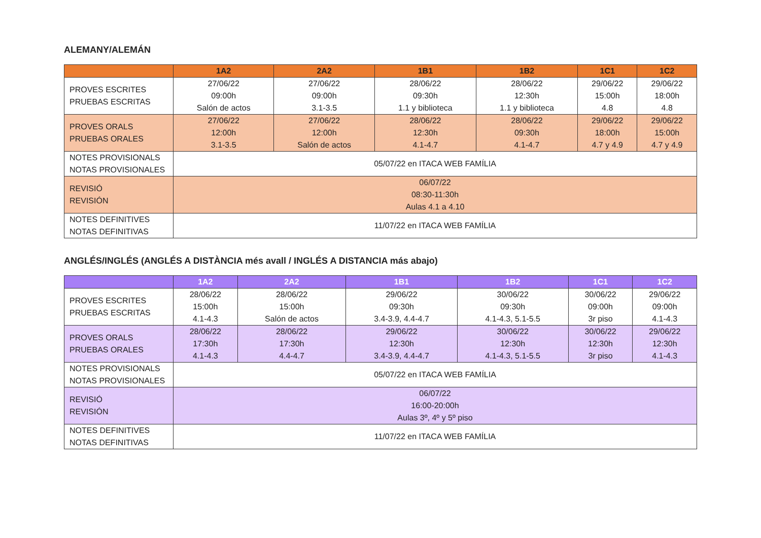ALEMANY/ALEMÁN
| | 1A2 | 2A2 | 1B1 | 1B2 | 1C1 | 1C2 |
| --- | --- | --- | --- | --- | --- | --- |
| PROVES ESCRITES PRUEBAS ESCRITAS | 27/06/22 09:00h Salón de actos | 27/06/22 09:00h 3.1-3.5 | 28/06/22 09:30h 1.1 y biblioteca | 28/06/22 12:30h 1.1 y biblioteca | 29/06/22 15:00h 4.8 | 29/06/22 18:00h 4.8 |
| PROVES ORALS PRUEBAS ORALES | 27/06/22 12:00h 3.1-3.5 | 27/06/22 12:00h Salón de actos | 28/06/22 12:30h 4.1-4.7 | 28/06/22 09:30h 4.1-4.7 | 29/06/22 18:00h 4.7 y 4.9 | 29/06/22 15:00h 4.7 y 4.9 |
| NOTES PROVISIONALS NOTAS PROVISIONALES | 05/07/22 en ITACA WEB FAMÍLIA | | | | | |
| REVISIÓ REVISIÓN | 06/07/22 08:30-11:30h Aulas 4.1 a 4.10 | | | | | |
| NOTES DEFINITIVES NOTAS DEFINITIVAS | 11/07/22 en ITACA WEB FAMÍLIA | | | | | |
ANGLÉS/INGLÉS (ANGLÉS A DISTÀNCIA més avall / INGLÉS A DISTANCIA más abajo)
| | 1A2 | 2A2 | 1B1 | 1B2 | 1C1 | 1C2 |
| --- | --- | --- | --- | --- | --- | --- |
| PROVES ESCRITES PRUEBAS ESCRITAS | 28/06/22 15:00h 4.1-4.3 | 28/06/22 15:00h Salón de actos | 29/06/22 09:30h 3.4-3.9, 4.4-4.7 | 30/06/22 09:30h 4.1-4.3, 5.1-5.5 | 30/06/22 09:00h 3r piso | 29/06/22 09:00h 4.1-4.3 |
| PROVES ORALS PRUEBAS ORALES | 28/06/22 17:30h 4.1-4.3 | 28/06/22 17:30h 4.4-4.7 | 29/06/22 12:30h 3.4-3.9, 4.4-4.7 | 30/06/22 12:30h 4.1-4.3, 5.1-5.5 | 30/06/22 12:30h 3r piso | 29/06/22 12:30h 4.1-4.3 |
| NOTES PROVISIONALS NOTAS PROVISIONALES | 05/07/22 en ITACA WEB FAMÍLIA | | | | | |
| REVISIÓ REVISIÓN | 06/07/22 16:00-20:00h Aulas 3º, 4º y 5º piso | | | | | |
| NOTES DEFINITIVES NOTAS DEFINITIVAS | 11/07/22 en ITACA WEB FAMÍLIA | | | | | |